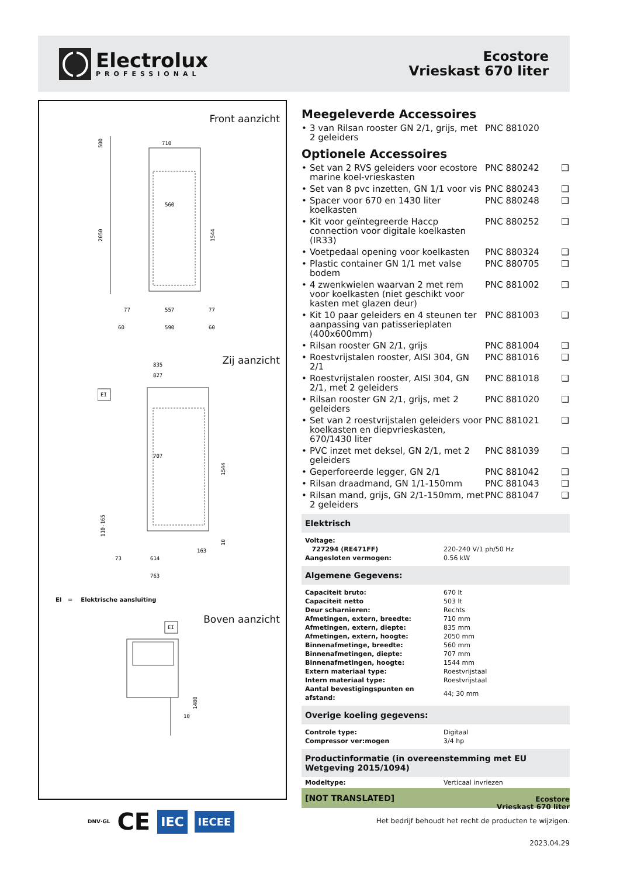Electrolux
PROFESSIONAL
Ecostore
Vrieskast 670 liter
Front aanzicht
710
2050
500
560
1544
77
557
77
60
590
60
Zij aanzicht
835
827
EI
707
1544
110-165
10
163
73
614
763
EI = Elektrische aansluiting
Boven aanzicht
EI
1480
10
DNV·GL
CE
IEC
IECEE
Meegeleverde Accessoires
• 3 van Rilsan rooster GN 2/1, grijs, met 2 geleiders PNC 881020
Optionele Accessoires
• Set van 2 RVS geleiders voor ecostore marine koel-vrieskasten PNC 880242 ❑
• Set van 8 pvc inzetten, GN 1/1 voor vis PNC 880243 ❑
• Spacer voor 670 en 1430 liter koelkasten PNC 880248 ❑
• Kit voor geïntegreerde Haccp connection voor digitale koelkasten (IR33) PNC 880252 ❑
• Voetpedaal opening voor koelkasten PNC 880324 ❑
• Plastic container GN 1/1 met valse bodem PNC 880705 ❑
• 4 zwenkwielen waarvan 2 met rem voor koelkasten (niet geschikt voor kasten met glazen deur) PNC 881002 ❑
• Kit 10 paar geleiders en 4 steunen ter aanpassing van patisserieplaten (400x600mm) PNC 881003 ❑
• Rilsan rooster GN 2/1, grijs PNC 881004 ❑
• Roestvrijstalen rooster, AISI 304, GN 2/1 PNC 881016 ❑
• Roestvrijstalen rooster, AISI 304, GN 2/1, met 2 geleiders PNC 881018 ❑
• Rilsan rooster GN 2/1, grijs, met 2 geleiders PNC 881020 ❑
• Set van 2 roestvrijstalen geleiders voor koelkasten en diepvrieskasten, 670/1430 liter PNC 881021 ❑
• PVC inzet met deksel, GN 2/1, met 2 geleiders PNC 881039 ❑
• Geperforeerde legger, GN 2/1 PNC 881042 ❑
• Rilsan draadmand, GN 1/1-150mm PNC 881043 ❑
• Rilsan mand, grijs, GN 2/1-150mm, met 2 geleiders PNC 881047 ❑
Elektrisch
| Voltage: | |
| 727294 (RE471FF) | 220-240 V/1 ph/50 Hz |
| Aangesloten vermogen: | 0.56 kW |
Algemene Gegevens:
| Capaciteit bruto: | 670 lt |
| Capaciteit netto | 503 lt |
| Deur scharnieren: | Rechts |
| Afmetingen, extern, breedte: | 710 mm |
| Afmetingen, extern, diepte: | 835 mm |
| Afmetingen, extern, hoogte: | 2050 mm |
| Binnenafmetinge, breedte: | 560 mm |
| Binnenafmetingen, diepte: | 707 mm |
| Binnenafmetingen, hoogte: | 1544 mm |
| Extern materiaal type: | Roestvrijstaal |
| Intern materiaal type: | Roestvrijstaal |
| Aantal bevestigingspunten en afstand: | 44; 30 mm |
Overige koeling gegevens:
| Controle type: | Digitaal |
| Compressor ver:mogen | 3/4 hp |
Productinformatie (in overeenstemming met EU Wetgeving 2015/1094)
| Modeltype: | Verticaal invriezen |
[NOT TRANSLATED]
Ecostore
Vrieskast 670 liter
Het bedrijf behoudt het recht de producten te wijzigen.
2023.04.29